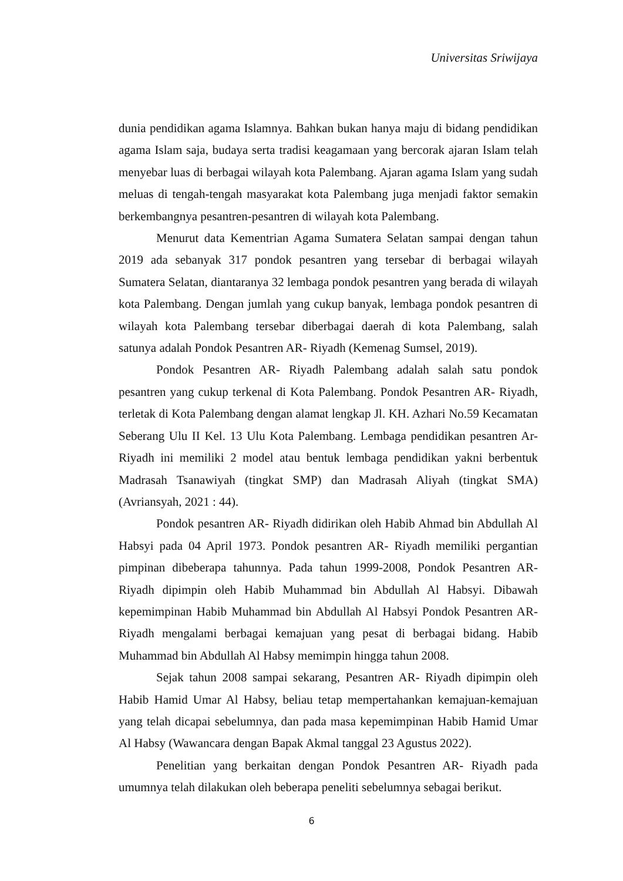Universitas Sriwijaya
dunia pendidikan agama Islamnya. Bahkan bukan hanya maju di bidang pendidikan agama Islam saja, budaya serta tradisi keagamaan yang bercorak ajaran Islam telah menyebar luas di berbagai wilayah kota Palembang. Ajaran agama Islam yang sudah meluas di tengah-tengah masyarakat kota Palembang juga menjadi faktor semakin berkembangnya pesantren-pesantren di wilayah kota Palembang.
Menurut data Kementrian Agama Sumatera Selatan sampai dengan tahun 2019 ada sebanyak 317 pondok pesantren yang tersebar di berbagai wilayah Sumatera Selatan, diantaranya 32 lembaga pondok pesantren yang berada di wilayah kota Palembang. Dengan jumlah yang cukup banyak, lembaga pondok pesantren di wilayah kota Palembang tersebar diberbagai daerah di kota Palembang, salah satunya adalah Pondok Pesantren AR- Riyadh (Kemenag Sumsel, 2019).
Pondok Pesantren AR- Riyadh Palembang adalah salah satu pondok pesantren yang cukup terkenal di Kota Palembang. Pondok Pesantren AR- Riyadh, terletak di Kota Palembang dengan alamat lengkap Jl. KH. Azhari No.59 Kecamatan Seberang Ulu II Kel. 13 Ulu Kota Palembang. Lembaga pendidikan pesantren Ar-Riyadh ini memiliki 2 model atau bentuk lembaga pendidikan yakni berbentuk Madrasah Tsanawiyah (tingkat SMP) dan Madrasah Aliyah (tingkat SMA) (Avriansyah, 2021 : 44).
Pondok pesantren AR- Riyadh didirikan oleh Habib Ahmad bin Abdullah Al Habsyi pada 04 April 1973. Pondok pesantren AR- Riyadh memiliki pergantian pimpinan dibeberapa tahunnya. Pada tahun 1999-2008, Pondok Pesantren AR- Riyadh dipimpin oleh Habib Muhammad bin Abdullah Al Habsyi. Dibawah kepemimpinan Habib Muhammad bin Abdullah Al Habsyi Pondok Pesantren AR- Riyadh mengalami berbagai kemajuan yang pesat di berbagai bidang. Habib Muhammad bin Abdullah Al Habsy memimpin hingga tahun 2008.
Sejak tahun 2008 sampai sekarang, Pesantren AR- Riyadh dipimpin oleh Habib Hamid Umar Al Habsy, beliau tetap mempertahankan kemajuan-kemajuan yang telah dicapai sebelumnya, dan pada masa kepemimpinan Habib Hamid Umar Al Habsy (Wawancara dengan Bapak Akmal tanggal 23 Agustus 2022).
Penelitian yang berkaitan dengan Pondok Pesantren AR- Riyadh pada umumnya telah dilakukan oleh beberapa peneliti sebelumnya sebagai berikut.
6